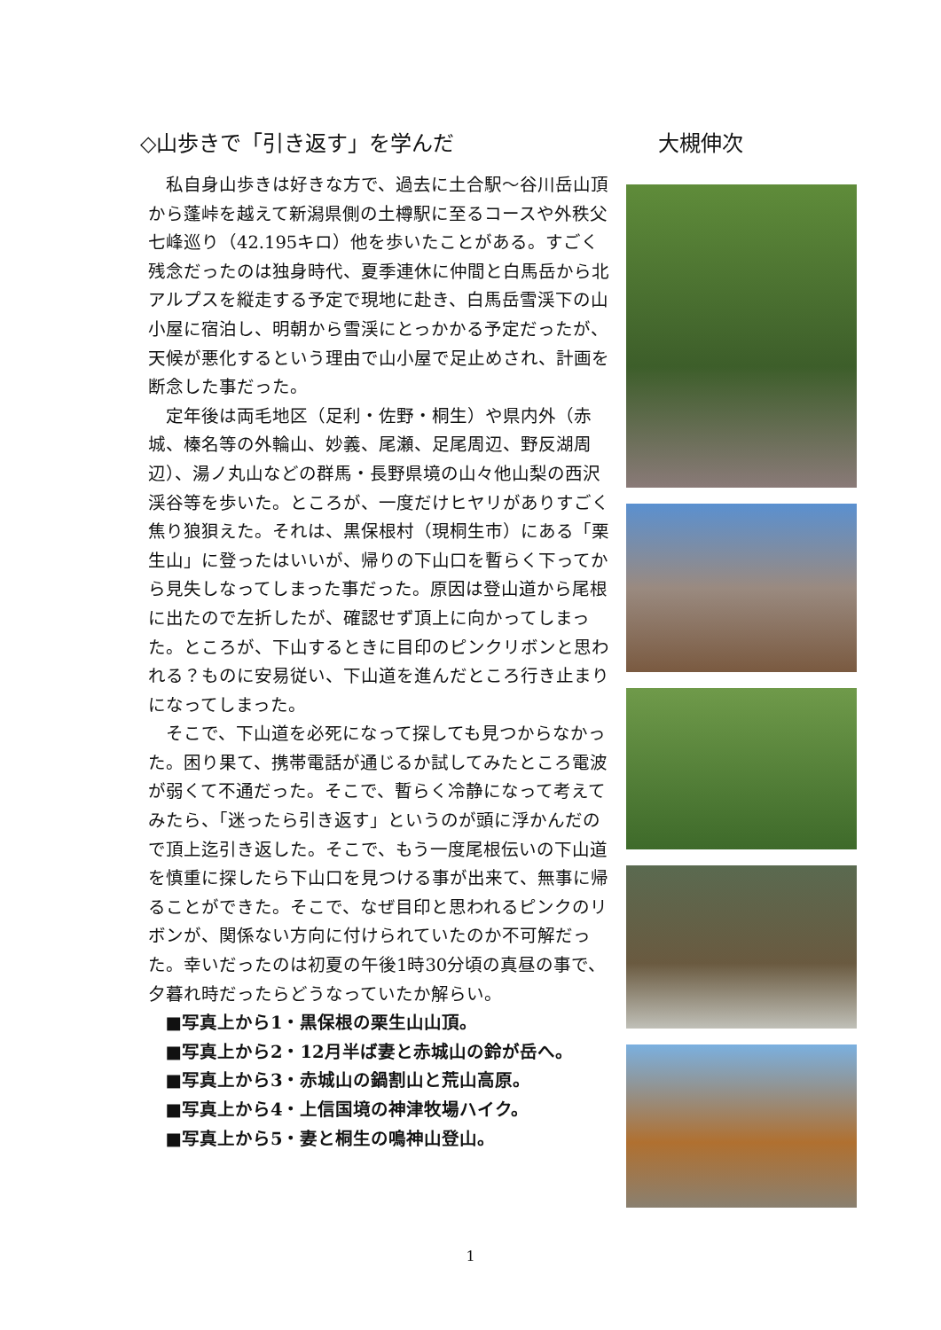◇山歩きで「引き返す」を学んだ 大槻伸次
私自身山歩きは好きな方で、過去に土合駅～谷川岳山頂から蓬峠を越えて新潟県側の土樽駅に至るコースや外秩父七峰巡り（42.195キロ）他を歩いたことがある。すごく残念だったのは独身時代、夏季連休に仲間と白馬岳から北アルプスを縦走する予定で現地に赴き、白馬岳雪渓下の山小屋に宿泊し、明朝から雪渓にとっかかる予定だったが、天候が悪化するという理由で山小屋で足止めされ、計画を断念した事だった。
定年後は両毛地区（足利・佐野・桐生）や県内外（赤城、榛名等の外輪山、妙義、尾瀬、足尾周辺、野反湖周辺）、湯ノ丸山などの群馬・長野県境の山々他山梨の西沢渓谷等を歩いた。ところが、一度だけヒヤリがありすごく焦り狼狽えた。それは、黒保根村（現桐生市）にある「栗生山」に登ったはいいが、帰りの下山口を暫らく下ってから見失しなってしまった事だった。原因は登山道から尾根に出たので左折したが、確認せず頂上に向かってしまった。ところが、下山するときに目印のピンクリボンと思われる？ものに安易従い、下山道を進んだところ行き止まりになってしまった。
そこで、下山道を必死になって探しても見つからなかった。困り果て、携帯電話が通じるか試してみたところ電波が弱くて不通だった。そこで、暫らく冷静になって考えてみたら、「迷ったら引き返す」というのが頭に浮かんだので頂上迄引き返した。そこで、もう一度尾根伝いの下山道を慎重に探したら下山口を見つける事が出来て、無事に帰ることができた。そこで、なぜ目印と思われるピンクのリボンが、関係ない方向に付けられていたのか不可解だった。幸いだったのは初夏の午後1時30分頃の真昼の事で、夕暮れ時だったらどうなっていたか解らい。
■写真上から1・黒保根の栗生山山頂。
■写真上から2・12月半ば妻と赤城山の鈴が岳へ。
■写真上から3・赤城山の鍋割山と荒山高原。
■写真上から4・上信国境の神津牧場ハイク。
■写真上から5・妻と桐生の鳴神山登山。
1